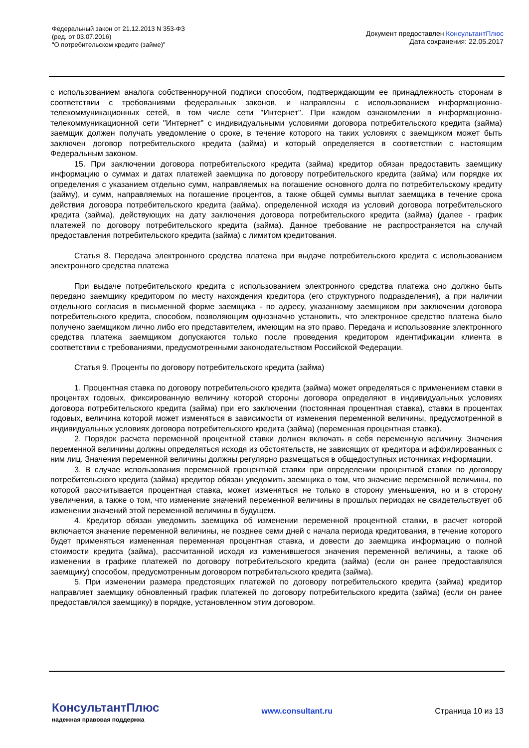Федеральный закон от 21.12.2013 N 353-ФЗ
(ред. от 03.07.2016)
"О потребительском кредите (займе)"
Документ предоставлен КонсультантПлюс
Дата сохранения: 22.05.2017
с использованием аналога собственноручной подписи способом, подтверждающим ее принадлежность сторонам в соответствии с требованиями федеральных законов, и направлены с использованием информационно-телекоммуникационных сетей, в том числе сети "Интернет". При каждом ознакомлении в информационно-телекоммуникационной сети "Интернет" с индивидуальными условиями договора потребительского кредита (займа) заемщик должен получать уведомление о сроке, в течение которого на таких условиях с заемщиком может быть заключен договор потребительского кредита (займа) и который определяется в соответствии с настоящим Федеральным законом.
15. При заключении договора потребительского кредита (займа) кредитор обязан предоставить заемщику информацию о суммах и датах платежей заемщика по договору потребительского кредита (займа) или порядке их определения с указанием отдельно сумм, направляемых на погашение основного долга по потребительскому кредиту (займу), и сумм, направляемых на погашение процентов, а также общей суммы выплат заемщика в течение срока действия договора потребительского кредита (займа), определенной исходя из условий договора потребительского кредита (займа), действующих на дату заключения договора потребительского кредита (займа) (далее - график платежей по договору потребительского кредита (займа). Данное требование не распространяется на случай предоставления потребительского кредита (займа) с лимитом кредитования.
Статья 8. Передача электронного средства платежа при выдаче потребительского кредита с использованием электронного средства платежа
При выдаче потребительского кредита с использованием электронного средства платежа оно должно быть передано заемщику кредитором по месту нахождения кредитора (его структурного подразделения), а при наличии отдельного согласия в письменной форме заемщика - по адресу, указанному заемщиком при заключении договора потребительского кредита, способом, позволяющим однозначно установить, что электронное средство платежа было получено заемщиком лично либо его представителем, имеющим на это право. Передача и использование электронного средства платежа заемщиком допускаются только после проведения кредитором идентификации клиента в соответствии с требованиями, предусмотренными законодательством Российской Федерации.
Статья 9. Проценты по договору потребительского кредита (займа)
1. Процентная ставка по договору потребительского кредита (займа) может определяться с применением ставки в процентах годовых, фиксированную величину которой стороны договора определяют в индивидуальных условиях договора потребительского кредита (займа) при его заключении (постоянная процентная ставка), ставки в процентах годовых, величина которой может изменяться в зависимости от изменения переменной величины, предусмотренной в индивидуальных условиях договора потребительского кредита (займа) (переменная процентная ставка).
2. Порядок расчета переменной процентной ставки должен включать в себя переменную величину. Значения переменной величины должны определяться исходя из обстоятельств, не зависящих от кредитора и аффилированных с ним лиц. Значения переменной величины должны регулярно размещаться в общедоступных источниках информации.
3. В случае использования переменной процентной ставки при определении процентной ставки по договору потребительского кредита (займа) кредитор обязан уведомить заемщика о том, что значение переменной величины, по которой рассчитывается процентная ставка, может изменяться не только в сторону уменьшения, но и в сторону увеличения, а также о том, что изменение значений переменной величины в прошлых периодах не свидетельствует об изменении значений этой переменной величины в будущем.
4. Кредитор обязан уведомить заемщика об изменении переменной процентной ставки, в расчет которой включается значение переменной величины, не позднее семи дней с начала периода кредитования, в течение которого будет применяться измененная переменная процентная ставка, и довести до заемщика информацию о полной стоимости кредита (займа), рассчитанной исходя из изменившегося значения переменной величины, а также об изменении в графике платежей по договору потребительского кредита (займа) (если он ранее предоставлялся заемщику) способом, предусмотренным договором потребительского кредита (займа).
5. При изменении размера предстоящих платежей по договору потребительского кредита (займа) кредитор направляет заемщику обновленный график платежей по договору потребительского кредита (займа) (если он ранее предоставлялся заемщику) в порядке, установленном этим договором.
КонсультантПлюс
надежная правовая поддержка
www.consultant.ru Страница 10 из 13